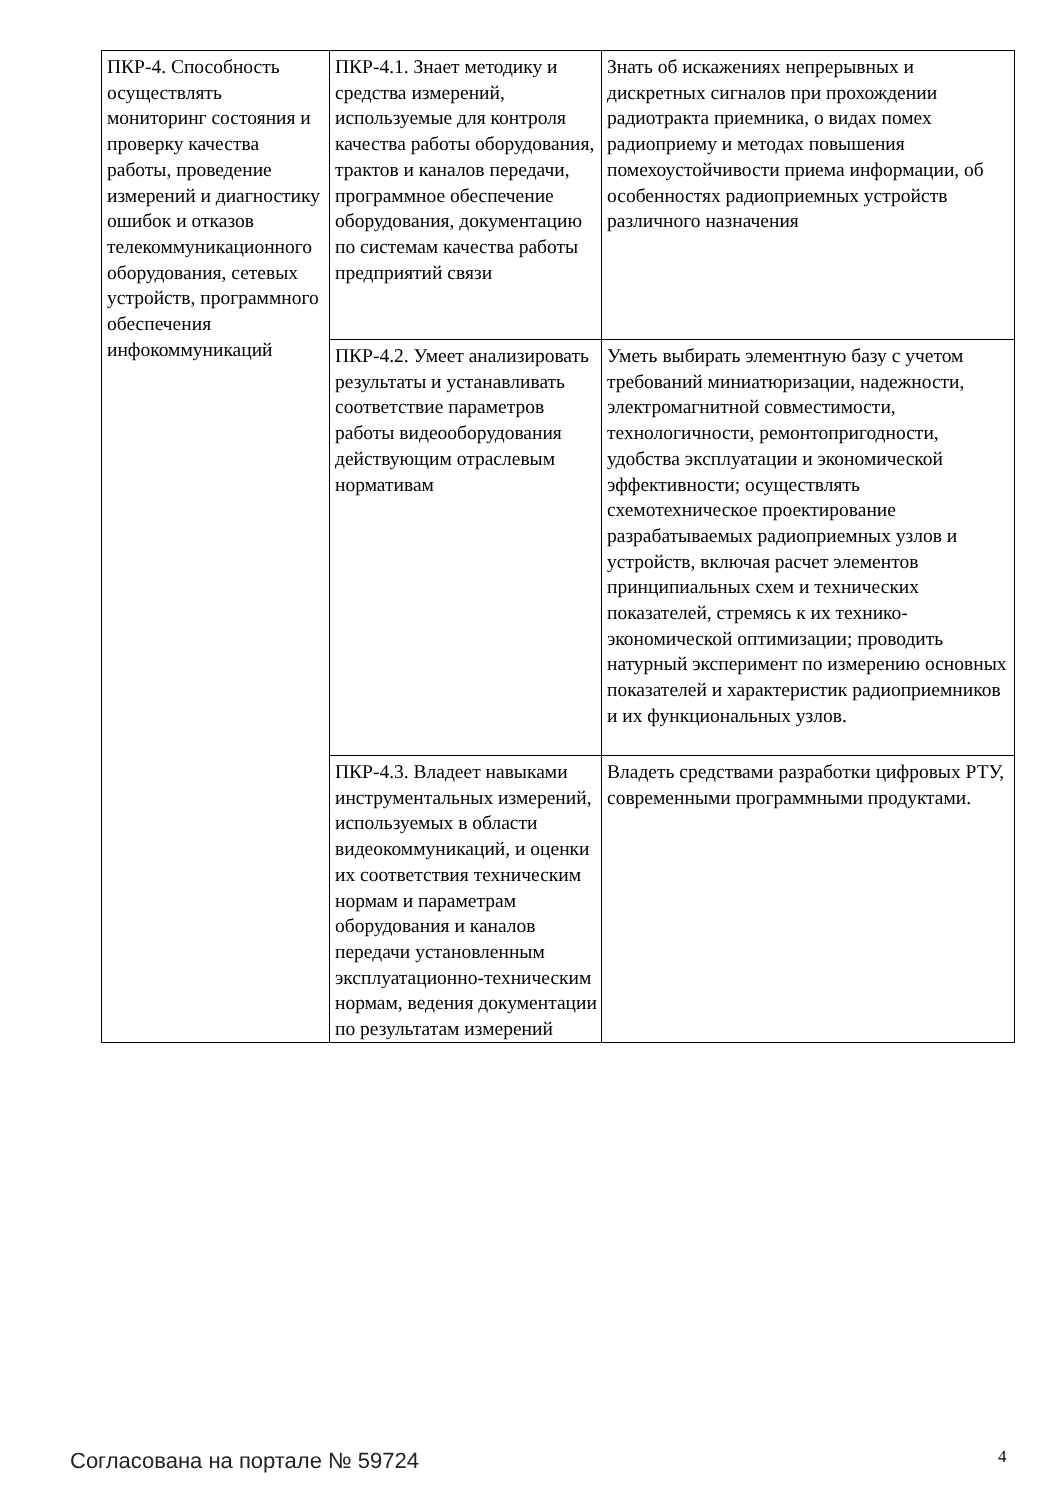| ПКР-4. Способность осуществлять мониторинг состояния и проверку качества работы, проведение измерений и диагностику ошибок и отказов телекоммуникационного оборудования, сетевых устройств, программного обеспечения инфокоммуникаций | ПКР-4.1. Знает методику и средства измерений, используемые для контроля качества работы оборудования, трактов и каналов передачи, программное обеспечение оборудования, документацию по системам качества работы предприятий связи | Знать об искажениях непрерывных и дискретных сигналов при прохождении радиотракта приемника, о видах помех радиоприему и методах повышения помехоустойчивости приема информации, об особенностях радиоприемных устройств различного назначения |
| | ПКР-4.2. Умеет анализировать результаты и устанавливать соответствие параметров работы видеооборудования действующим отраслевым нормативам | Уметь выбирать элементную базу с учетом требований миниатюризации, надежности, электромагнитной совместимости, технологичности, ремонтопригодности, удобства эксплуатации и экономической эффективности; осуществлять схемотехническое проектирование разрабатываемых радиоприемных узлов и устройств, включая расчет элементов принципиальных схем и технических показателей, стремясь к их технико-экономической оптимизации; проводить натурный эксперимент по измерению основных показателей и характеристик радиоприемников и их функциональных узлов. |
| | ПКР-4.3. Владеет навыками инструментальных измерений, используемых в области видеокоммуникаций, и оценки их соответствия техническим нормам и параметрам оборудования и каналов передачи установленным эксплуатационно-техническим нормам, ведения документации по результатам измерений | Владеть средствами разработки цифровых РТУ, современными программными продуктами. |
Согласована на портале № 59724 4